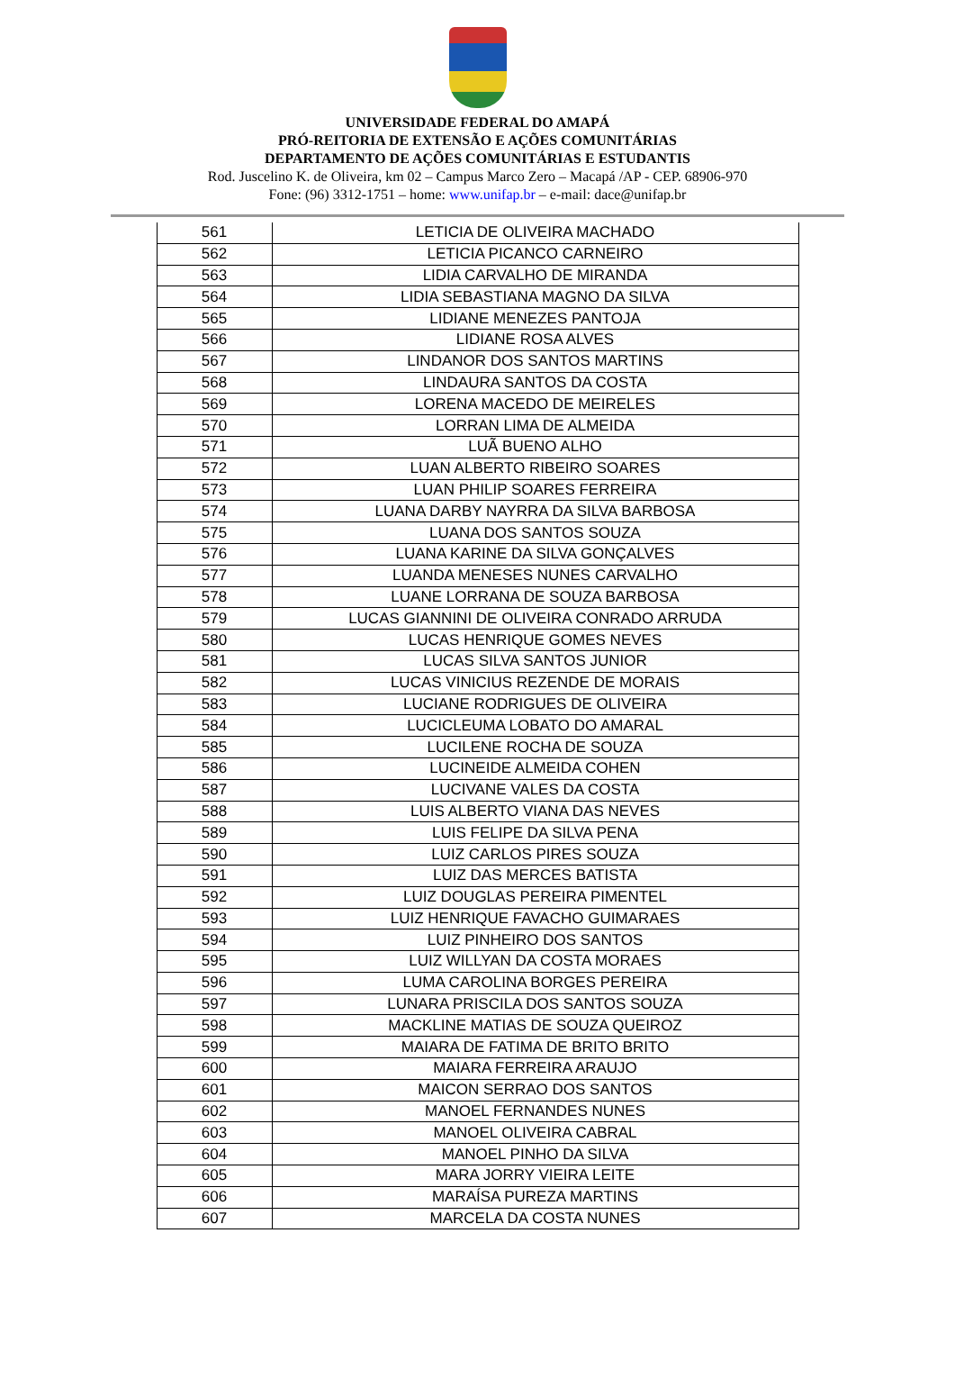UNIVERSIDADE FEDERAL DO AMAPÁ
PRÓ-REITORIA DE EXTENSÃO E AÇÕES COMUNITÁRIAS
DEPARTAMENTO DE AÇÕES COMUNITÁRIAS E ESTUDANTIS
Rod. Juscelino K. de Oliveira, km 02 – Campus Marco Zero – Macapá /AP - CEP. 68906-970
Fone: (96) 3312-1751 – home: www.unifap.br – e-mail: dace@unifap.br
| 561 | LETICIA DE OLIVEIRA MACHADO |
| 562 | LETICIA PICANCO CARNEIRO |
| 563 | LIDIA CARVALHO DE MIRANDA |
| 564 | LIDIA SEBASTIANA MAGNO DA SILVA |
| 565 | LIDIANE MENEZES PANTOJA |
| 566 | LIDIANE ROSA ALVES |
| 567 | LINDANOR DOS SANTOS MARTINS |
| 568 | LINDAURA SANTOS DA COSTA |
| 569 | LORENA MACEDO DE MEIRELES |
| 570 | LORRAN LIMA DE ALMEIDA |
| 571 | LUÃ BUENO ALHO |
| 572 | LUAN ALBERTO RIBEIRO SOARES |
| 573 | LUAN PHILIP SOARES FERREIRA |
| 574 | LUANA DARBY NAYRRA DA SILVA BARBOSA |
| 575 | LUANA DOS SANTOS SOUZA |
| 576 | LUANA KARINE DA SILVA GONÇALVES |
| 577 | LUANDA MENESES NUNES CARVALHO |
| 578 | LUANE LORRANA DE SOUZA BARBOSA |
| 579 | LUCAS GIANNINI DE OLIVEIRA CONRADO ARRUDA |
| 580 | LUCAS HENRIQUE GOMES NEVES |
| 581 | LUCAS SILVA SANTOS JUNIOR |
| 582 | LUCAS VINICIUS REZENDE DE MORAIS |
| 583 | LUCIANE RODRIGUES DE OLIVEIRA |
| 584 | LUCICLEUMA LOBATO DO AMARAL |
| 585 | LUCILENE ROCHA DE SOUZA |
| 586 | LUCINEIDE ALMEIDA COHEN |
| 587 | LUCIVANE VALES DA COSTA |
| 588 | LUIS ALBERTO VIANA DAS NEVES |
| 589 | LUIS FELIPE DA SILVA PENA |
| 590 | LUIZ CARLOS PIRES SOUZA |
| 591 | LUIZ DAS MERCES BATISTA |
| 592 | LUIZ DOUGLAS PEREIRA PIMENTEL |
| 593 | LUIZ HENRIQUE FAVACHO GUIMARAES |
| 594 | LUIZ PINHEIRO DOS SANTOS |
| 595 | LUIZ WILLYAN DA COSTA MORAES |
| 596 | LUMA CAROLINA BORGES PEREIRA |
| 597 | LUNARA PRISCILA DOS SANTOS SOUZA |
| 598 | MACKLINE MATIAS DE SOUZA QUEIROZ |
| 599 | MAIARA DE FATIMA DE BRITO BRITO |
| 600 | MAIARA FERREIRA ARAUJO |
| 601 | MAICON SERRAO DOS SANTOS |
| 602 | MANOEL FERNANDES NUNES |
| 603 | MANOEL OLIVEIRA CABRAL |
| 604 | MANOEL PINHO DA SILVA |
| 605 | MARA JORRY VIEIRA LEITE |
| 606 | MARAÍSA PUREZA MARTINS |
| 607 | MARCELA DA COSTA NUNES |